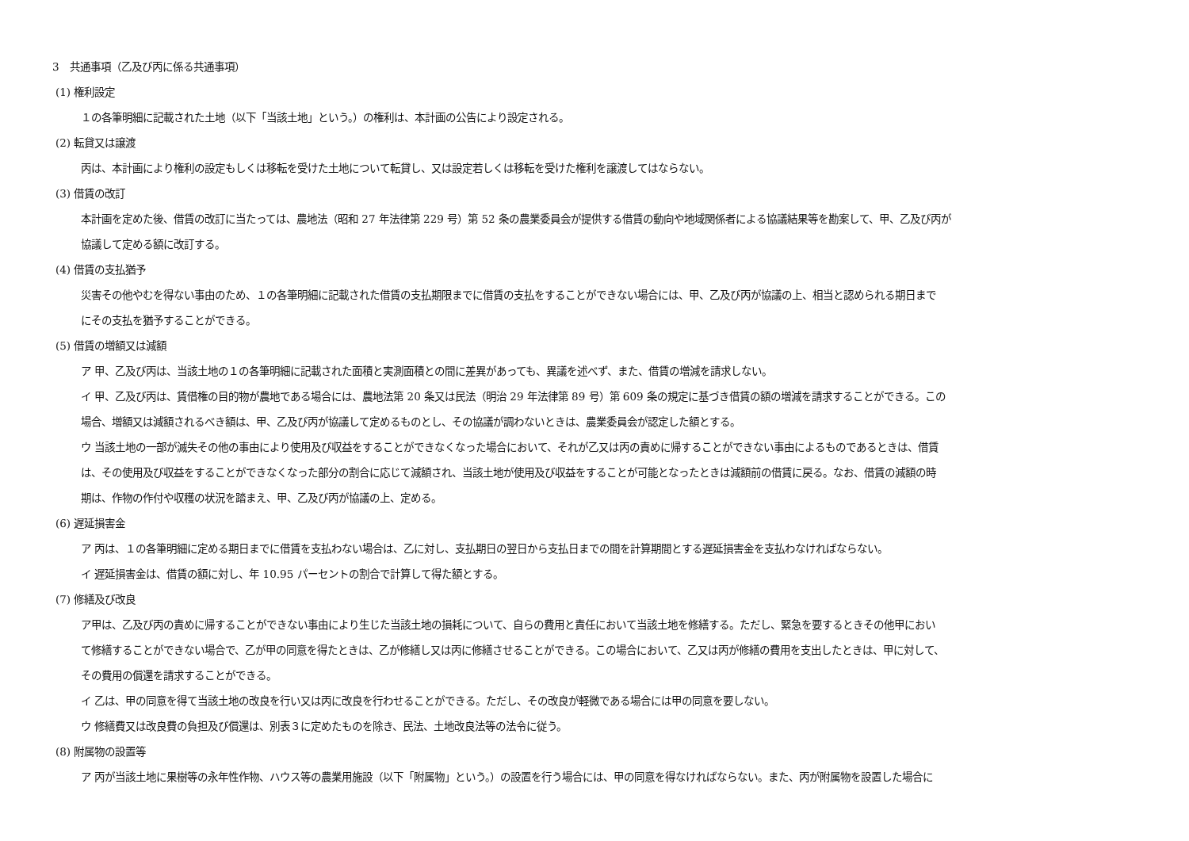3　共通事項（乙及び丙に係る共通事項）
(1) 権利設定
１の各筆明細に記載された土地（以下「当該土地」という。）の権利は、本計画の公告により設定される。
(2) 転貸又は譲渡
丙は、本計画により権利の設定もしくは移転を受けた土地について転貸し、又は設定若しくは移転を受けた権利を譲渡してはならない。
(3) 借賃の改訂
本計画を定めた後、借賃の改訂に当たっては、農地法（昭和 27 年法律第 229 号）第 52 条の農業委員会が提供する借賃の動向や地域関係者による協議結果等を勘案して、甲、乙及び丙が
協議して定める額に改訂する。
(4) 借賃の支払猶予
災害その他やむを得ない事由のため、１の各筆明細に記載された借賃の支払期限までに借賃の支払をすることができない場合には、甲、乙及び丙が協議の上、相当と認められる期日まで
にその支払を猶予することができる。
(5) 借賃の増額又は減額
ア 甲、乙及び丙は、当該土地の１の各筆明細に記載された面積と実測面積との間に差異があっても、異議を述べず、また、借賃の増減を請求しない。
イ 甲、乙及び丙は、賃借権の目的物が農地である場合には、農地法第 20 条又は民法（明治 29 年法律第 89 号）第 609 条の規定に基づき借賃の額の増減を請求することができる。この
場合、増額又は減額されるべき額は、甲、乙及び丙が協議して定めるものとし、その協議が調わないときは、農業委員会が認定した額とする。
ウ 当該土地の一部が滅失その他の事由により使用及び収益をすることができなくなった場合において、それが乙又は丙の責めに帰することができない事由によるものであるときは、借賃
は、その使用及び収益をすることができなくなった部分の割合に応じて減額され、当該土地が使用及び収益をすることが可能となったときは減額前の借賃に戻る。なお、借賃の減額の時
期は、作物の作付や収穫の状況を踏まえ、甲、乙及び丙が協議の上、定める。
(6) 遅延損害金
ア 丙は、１の各筆明細に定める期日までに借賃を支払わない場合は、乙に対し、支払期日の翌日から支払日までの間を計算期間とする遅延損害金を支払わなければならない。
イ 遅延損害金は、借賃の額に対し、年 10.95 パーセントの割合で計算して得た額とする。
(7) 修繕及び改良
ア甲は、乙及び丙の責めに帰することができない事由により生じた当該土地の損耗について、自らの費用と責任において当該土地を修繕する。ただし、緊急を要するときその他甲におい
て修繕することができない場合で、乙が甲の同意を得たときは、乙が修繕し又は丙に修繕させることができる。この場合において、乙又は丙が修繕の費用を支出したときは、甲に対して、
その費用の償還を請求することができる。
イ 乙は、甲の同意を得て当該土地の改良を行い又は丙に改良を行わせることができる。ただし、その改良が軽微である場合には甲の同意を要しない。
ウ 修繕費又は改良費の負担及び償還は、別表３に定めたものを除き、民法、土地改良法等の法令に従う。
(8) 附属物の設置等
ア 丙が当該土地に果樹等の永年性作物、ハウス等の農業用施設（以下「附属物」という。）の設置を行う場合には、甲の同意を得なければならない。また、丙が附属物を設置した場合に